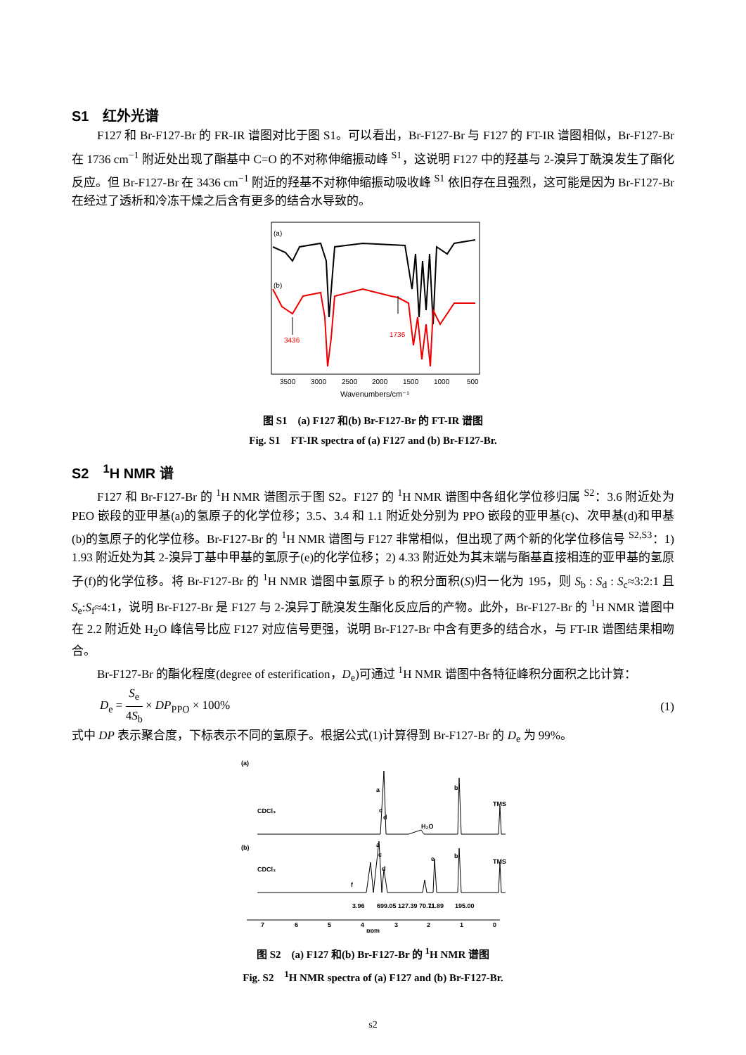S1　红外光谱
F127 和 Br-F127-Br 的 FR-IR 谱图对比于图 S1。可以看出，Br-F127-Br 与 F127 的 FT-IR 谱图相似，Br-F127-Br 在 1736 cm<sup>−1</sup> 附近处出现了酯基中 C=O 的不对称伸缩振动峰 <sup>S1</sup>，这说明 F127 中的羟基与 2-溴异丁酰溴发生了酯化反应。但 Br-F127-Br 在 3436 cm<sup>−1</sup> 附近的羟基不对称伸缩振动吸收峰 <sup>S1</sup> 依旧存在且强烈，这可能是因为 Br-F127-Br 在经过了透析和冷冻干燥之后含有更多的结合水导致的。
(a)
(b)
3436
1736
3500
3000
2500
2000
1500
1000
500
Wavenumbers/cm⁻¹
图 S1　(a) F127 和(b) Br-F127-Br 的 FT-IR 谱图
Fig. S1　FT-IR spectra of (a) F127 and (b) Br-F127-Br.
S2　<sup>1</sup>H NMR 谱
F127 和 Br-F127-Br 的 <sup>1</sup>H NMR 谱图示于图 S2。F127 的 <sup>1</sup>H NMR 谱图中各组化学位移归属 <sup>S2</sup>：3.6 附近处为 PEO 嵌段的亚甲基(a)的氢原子的化学位移；3.5、3.4 和 1.1 附近处分别为 PPO 嵌段的亚甲基(c)、次甲基(d)和甲基(b)的氢原子的化学位移。Br-F127-Br 的 <sup>1</sup>H NMR 谱图与 F127 非常相似，但出现了两个新的化学位移信号 <sup>S2,S3</sup>：1) 1.93 附近处为其 2-溴异丁基中甲基的氢原子(e)的化学位移；2) 4.33 附近处为其末端与酯基直接相连的亚甲基的氢原子(f)的化学位移。将 Br-F127-Br 的 <sup>1</sup>H NMR 谱图中氢原子 b 的积分面积(S)归一化为 195，则 S<sub>b</sub> : S<sub>d</sub> : S<sub>c</sub>≈3:2:1 且 S<sub>e</sub>:S<sub>f</sub>≈4:1，说明 Br-F127-Br 是 F127 与 2-溴异丁酰溴发生酯化反应后的产物。此外，Br-F127-Br 的 <sup>1</sup>H NMR 谱图中在 2.2 附近处 H<sub>2</sub>O 峰信号比应 F127 对应信号更强，说明 Br-F127-Br 中含有更多的结合水，与 FT-IR 谱图结果相吻合。
Br-F127-Br 的酯化程度(degree of esterification，D<sub>e</sub>)可通过 <sup>1</sup>H NMR 谱图中各特征峰积分面积之比计算：
D<sub>e</sub> = S<sub>e</sub> 4S<sub>b</sub> × DP<sub>PPO</sub> × 100% (1)
式中 DP 表示聚合度，下标表示不同的氢原子。根据公式(1)计算得到 Br-F127-Br 的 D<sub>e</sub> 为 99%。
(a)
(b)
CDCl₃
CDCl₃
TMS
TMS
a
c
d
b
H₂O
a
c
d
e
b
f
7
6
5
4
3
2
1
0
ppm
3.96
699.05 127.39 70.71
11.89
195.00
图 S2　(a) F127 和(b) Br-F127-Br 的 <sup>1</sup>H NMR 谱图
Fig. S2　<sup>1</sup>H NMR spectra of (a) F127 and (b) Br-F127-Br.
s2